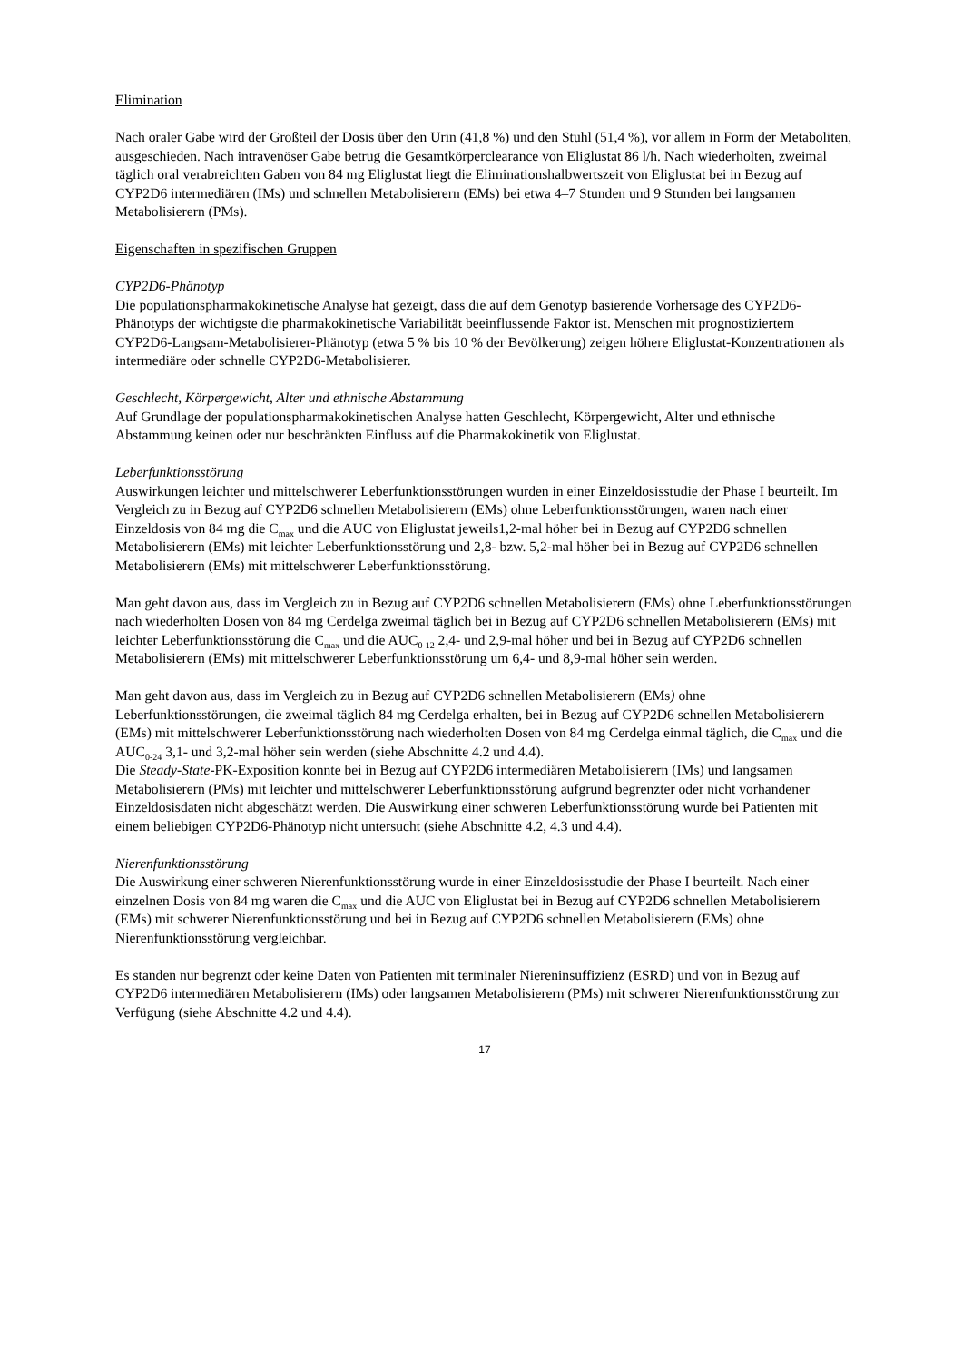Elimination
Nach oraler Gabe wird der Großteil der Dosis über den Urin (41,8 %) und den Stuhl (51,4 %), vor allem in Form der Metaboliten, ausgeschieden. Nach intravenöser Gabe betrug die Gesamtkörperclearance von Eliglustat 86 l/h. Nach wiederholten, zweimal täglich oral verabreichten Gaben von 84 mg Eliglustat liegt die Eliminationshalbwertszeit von Eliglustat bei in Bezug auf CYP2D6 intermediären (IMs) und schnellen Metabolisierern (EMs) bei etwa 4–7 Stunden und 9 Stunden bei langsamen Metabolisierern (PMs).
Eigenschaften in spezifischen Gruppen
CYP2D6-Phänotyp
Die populationspharmakokinetische Analyse hat gezeigt, dass die auf dem Genotyp basierende Vorhersage des CYP2D6-Phänotyps der wichtigste die pharmakokinetische Variabilität beeinflussende Faktor ist. Menschen mit prognostiziertem CYP2D6-Langsam-Metabolisierer-Phänotyp (etwa 5 % bis 10 % der Bevölkerung) zeigen höhere Eliglustat-Konzentrationen als intermediäre oder schnelle CYP2D6-Metabolisierer.
Geschlecht, Körpergewicht, Alter und ethnische Abstammung
Auf Grundlage der populationspharmakokinetischen Analyse hatten Geschlecht, Körpergewicht, Alter und ethnische Abstammung keinen oder nur beschränkten Einfluss auf die Pharmakokinetik von Eliglustat.
Leberfunktionsstörung
Auswirkungen leichter und mittelschwerer Leberfunktionsstörungen wurden in einer Einzeldosisstudie der Phase I beurteilt. Im Vergleich zu in Bezug auf CYP2D6 schnellen Metabolisierern (EMs) ohne Leberfunktionsstörungen, waren nach einer Einzeldosis von 84 mg die C<sub>max</sub> und die AUC von Eliglustat jeweils1,2-mal höher bei in Bezug auf CYP2D6 schnellen Metabolisierern (EMs) mit leichter Leberfunktionsstörung und 2,8- bzw. 5,2-mal höher bei in Bezug auf CYP2D6 schnellen Metabolisierern (EMs) mit mittelschwerer Leberfunktionsstörung.
Man geht davon aus, dass im Vergleich zu in Bezug auf CYP2D6 schnellen Metabolisierern (EMs) ohne Leberfunktionsstörungen nach wiederholten Dosen von 84 mg Cerdelga zweimal täglich bei in Bezug auf CYP2D6 schnellen Metabolisierern (EMs) mit leichter Leberfunktionsstörung die C<sub>max</sub> und die AUC<sub>0-12</sub> 2,4- und 2,9-mal höher und bei in Bezug auf CYP2D6 schnellen Metabolisierern (EMs) mit mittelschwerer Leberfunktionsstörung um 6,4- und 8,9-mal höher sein werden.
Man geht davon aus, dass im Vergleich zu in Bezug auf CYP2D6 schnellen Metabolisierern (EMs) ohne Leberfunktionsstörungen, die zweimal täglich 84 mg Cerdelga erhalten, bei in Bezug auf CYP2D6 schnellen Metabolisierern (EMs) mit mittelschwerer Leberfunktionsstörung nach wiederholten Dosen von 84 mg Cerdelga einmal täglich, die C<sub>max</sub> und die AUC<sub>0-24</sub> 3,1- und 3,2-mal höher sein werden (siehe Abschnitte 4.2 und 4.4).
Die Steady-State-PK-Exposition konnte bei in Bezug auf CYP2D6 intermediären Metabolisierern (IMs) und langsamen Metabolisierern (PMs) mit leichter und mittelschwerer Leberfunktionsstörung aufgrund begrenzter oder nicht vorhandener Einzeldosisdaten nicht abgeschätzt werden. Die Auswirkung einer schweren Leberfunktionsstörung wurde bei Patienten mit einem beliebigen CYP2D6-Phänotyp nicht untersucht (siehe Abschnitte 4.2, 4.3 und 4.4).
Nierenfunktionsstörung
Die Auswirkung einer schweren Nierenfunktionsstörung wurde in einer Einzeldosisstudie der Phase I beurteilt. Nach einer einzelnen Dosis von 84 mg waren die C<sub>max</sub> und die AUC von Eliglustat bei in Bezug auf CYP2D6 schnellen Metabolisierern (EMs) mit schwerer Nierenfunktionsstörung und bei in Bezug auf CYP2D6 schnellen Metabolisierern (EMs) ohne Nierenfunktionsstörung vergleichbar.
Es standen nur begrenzt oder keine Daten von Patienten mit terminaler Niereninsuffizienz (ESRD) und von in Bezug auf CYP2D6 intermediären Metabolisierern (IMs) oder langsamen Metabolisierern (PMs) mit schwerer Nierenfunktionsstörung zur Verfügung (siehe Abschnitte 4.2 und 4.4).
17